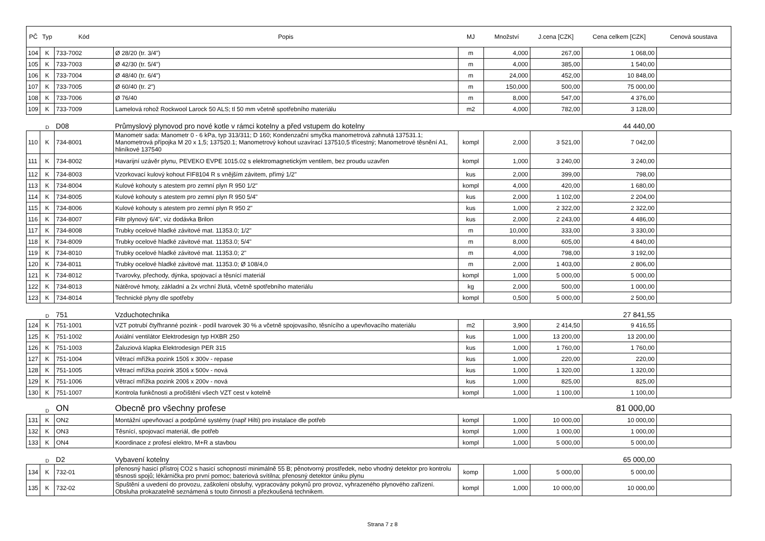| PČ | Typ | Kód | Popis | MJ | Množství | J.cena [CZK] | Cena celkem [CZK] | Cenová soustava |
| --- | --- | --- | --- | --- | --- | --- | --- | --- |
| 104 | K | 733-7002 | Ø 28/20 (tr. 3/4") | m | 4,000 | 267,00 | 1 068,00 | |
| 105 | K | 733-7003 | Ø 42/30 (tr. 5/4") | m | 4,000 | 385,00 | 1 540,00 | |
| 106 | K | 733-7004 | Ø 48/40 (tr. 6/4") | m | 24,000 | 452,00 | 10 848,00 | |
| 107 | K | 733-7005 | Ø 60/40 (tr. 2") | m | 150,000 | 500,00 | 75 000,00 | |
| 108 | K | 733-7006 | Ø 76/40 | m | 8,000 | 547,00 | 4 376,00 | |
| 109 | K | 733-7009 | Lamelová rohož Rockwool Larock 50 ALS; tl 50 mm včetně spotřebního materiálu | m2 | 4,000 | 782,00 | 3 128,00 | |
| | D | D08 | Průmyslový plynovod pro nové kotle v rámci kotelny a před vstupem do kotelny | | | | 44 440,00 | |
| 110 | K | 734-8001 | Manometr sada: Manometr 0 - 6 kPa, typ 313/311; D 160; Kondenzační smyčka manometrová zahnutá 137531.1; Manometrová přípojka M 20 x 1,5; 137520.1; Manometrový kohout uzavírací 137510,5 třícestný; Manometrové těsnění A1, hliníkové 137540 | kompl | 2,000 | 3 521,00 | 7 042,00 | |
| 111 | K | 734-8002 | Havarijní uzávěr plynu, PEVEKO EVPE 1015.02 s elektromagnetickým ventilem, bez proudu uzavřen | kompl | 1,000 | 3 240,00 | 3 240,00 | |
| 112 | K | 734-8003 | Vzorkovací kulový kohout FIF8104 R s vnějším závitem, přímý 1/2" | kus | 2,000 | 399,00 | 798,00 | |
| 113 | K | 734-8004 | Kulové kohouty s atestem pro zemní plyn R 950 1/2" | kompl | 4,000 | 420,00 | 1 680,00 | |
| 114 | K | 734-8005 | Kulové kohouty s atestem pro zemní plyn R 950 5/4" | kus | 2,000 | 1 102,00 | 2 204,00 | |
| 115 | K | 734-8006 | Kulové kohouty s atestem pro zemní plyn R 950 2" | kus | 1,000 | 2 322,00 | 2 322,00 | |
| 116 | K | 734-8007 | Filtr plynový 6/4", viz dodávka Brilon | kus | 2,000 | 2 243,00 | 4 486,00 | |
| 117 | K | 734-8008 | Trubky ocelové hladké závitové mat. 11353.0; 1/2" | m | 10,000 | 333,00 | 3 330,00 | |
| 118 | K | 734-8009 | Trubky ocelové hladké závitové mat. 11353.0; 5/4" | m | 8,000 | 605,00 | 4 840,00 | |
| 119 | K | 734-8010 | Trubky ocelové hladké závitové mat. 11353.0; 2" | m | 4,000 | 798,00 | 3 192,00 | |
| 120 | K | 734-8011 | Trubky ocelové hladké závitové mat. 11353.0; Ø 108/4,0 | m | 2,000 | 1 403,00 | 2 806,00 | |
| 121 | K | 734-8012 | Tvarovky, přechody, dýnka, spojovací a těsnící materiál | kompl | 1,000 | 5 000,00 | 5 000,00 | |
| 122 | K | 734-8013 | Nátěrové hmoty, základní a 2x vrchní žlutá, včetně spotřebního materiálu | kg | 2,000 | 500,00 | 1 000,00 | |
| 123 | K | 734-8014 | Technické plyny dle spotřeby | kompl | 0,500 | 5 000,00 | 2 500,00 | |
| | D | 751 | Vzduchotechnika | | | | 27 841,55 | |
| 124 | K | 751-1001 | VZT potrubí čtyřhranné pozink - podíl tvarovek 30 % a včetně spojovasího, těsnícího a upevňovacího materiálu | m2 | 3,900 | 2 414,50 | 9 416,55 | |
| 125 | K | 751-1002 | Axiální ventilátor Elektrodesign typ HXBR 250 | kus | 1,000 | 13 200,00 | 13 200,00 | |
| 126 | K | 751-1003 | Žaluziová klapka Elektrodesign PER 315 | kus | 1,000 | 1 760,00 | 1 760,00 | |
| 127 | K | 751-1004 | Větrací mřížka pozink 150š x 300v - repase | kus | 1,000 | 220,00 | 220,00 | |
| 128 | K | 751-1005 | Větrací mřížka pozink 350š x 500v - nová | kus | 1,000 | 1 320,00 | 1 320,00 | |
| 129 | K | 751-1006 | Větrací mřížka pozink 200š x 200v - nová | kus | 1,000 | 825,00 | 825,00 | |
| 130 | K | 751-1007 | Kontrola funkčnosti a pročištění všech VZT cest v kotelně | kompl | 1,000 | 1 100,00 | 1 100,00 | |
| | D | ON | Obecně pro všechny profese | | | | 81 000,00 | |
| 131 | K | ON2 | Montážní upevňovací a podpůrné systémy (např Hilti) pro instalace dle potřeb | kompl | 1,000 | 10 000,00 | 10 000,00 | |
| 132 | K | ON3 | Těsnící, spojovací materiál, dle potřeb | kompl | 1,000 | 1 000,00 | 1 000,00 | |
| 133 | K | ON4 | Koordinace z profesí elektro, M+R a stavbou | kompl | 1,000 | 5 000,00 | 5 000,00 | |
| | D | D2 | Vybavení kotelny | | | | 65 000,00 | |
| 134 | K | 732-01 | přenosný hasicí přístroj CO2 s hasicí schopností minimálně 55 B; pěnotvorný prostředek, nebo vhodný detektor pro kontrolu těsnosti spojů; lékárnička pro první pomoc; bateriová svítilna; přenosný detektor úniku plynu | komp | 1,000 | 5 000,00 | 5 000,00 | |
| 135 | K | 732-02 | Spuštění a uvedení do provozu, zaškolení obsluhy, vypracovány pokynů pro provoz, vyhrazeného plynového zařízení. Obsluha prokazatelně seznámená s touto činností a přezkoušená technikem. | kompl | 1,000 | 10 000,00 | 10 000,00 | |
Strana 7 z 8